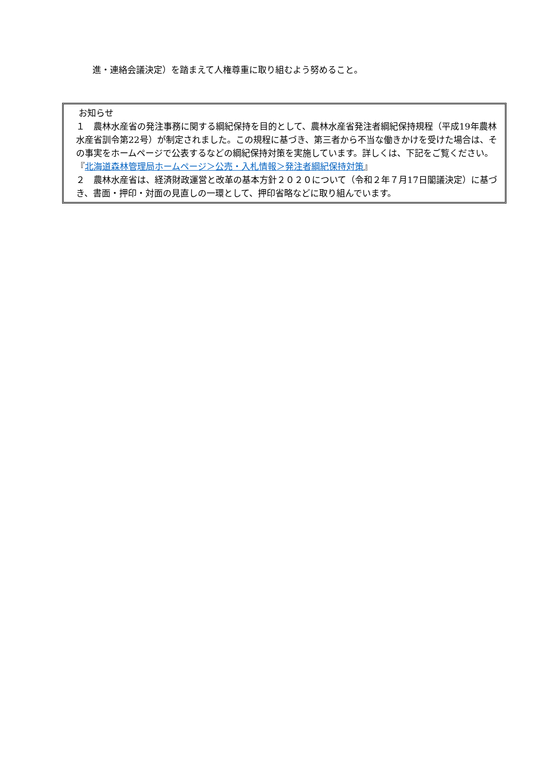進・連絡会議決定）を踏まえて人権尊重に取り組むよう努めること。
お知らせ
１　農林水産省の発注事務に関する綱紀保持を目的として、農林水産省発注者綱紀保持規程（平成19年農林水産省訓令第22号）が制定されました。この規程に基づき、第三者から不当な働きかけを受けた場合は、その事実をホームページで公表するなどの綱紀保持対策を実施しています。詳しくは、下記をご覧ください。
『北海道森林管理局ホームページ＞公売・入札情報＞発注者綱紀保持対策』
２　農林水産省は、経済財政運営と改革の基本方針２０２０について（令和２年７月17日閣議決定）に基づき、書面・押印・対面の見直しの一環として、押印省略などに取り組んでいます。